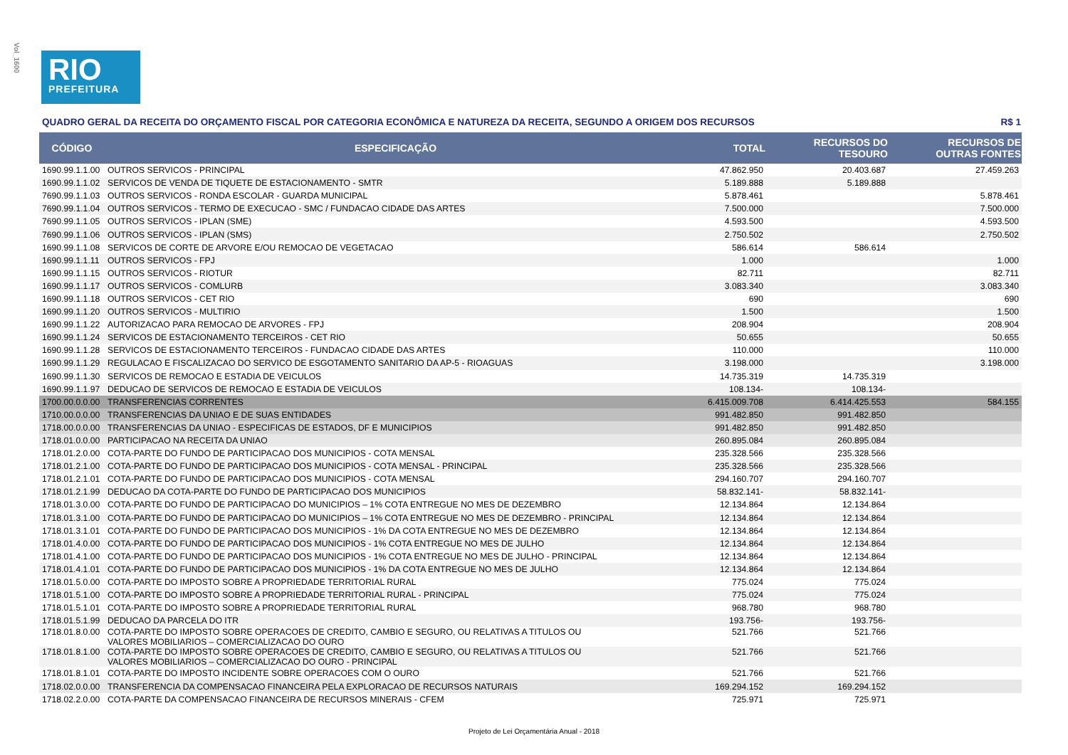Vol_1600
RIO
PREFEITURA
QUADRO GERAL DA RECEITA DO ORÇAMENTO FISCAL POR CATEGORIA ECONÔMICA E NATUREZA DA RECEITA, SEGUNDO A ORIGEM DOS RECURSOS R$ 1
| CÓDIGO | ESPECIFICAÇÃO | TOTAL | RECURSOS DO TESOURO | RECURSOS DE OUTRAS FONTES |
| --- | --- | --- | --- | --- |
| 1690.99.1.1.00 | OUTROS SERVICOS - PRINCIPAL | 47.862.950 | 20.403.687 | 27.459.263 |
| 1690.99.1.1.02 | SERVICOS DE VENDA DE TIQUETE DE ESTACIONAMENTO - SMTR | 5.189.888 | 5.189.888 | |
| 7690.99.1.1.03 | OUTROS SERVICOS - RONDA ESCOLAR - GUARDA MUNICIPAL | 5.878.461 | | 5.878.461 |
| 7690.99.1.1.04 | OUTROS SERVICOS - TERMO DE EXECUCAO - SMC / FUNDACAO CIDADE DAS ARTES | 7.500.000 | | 7.500.000 |
| 7690.99.1.1.05 | OUTROS SERVICOS - IPLAN (SME) | 4.593.500 | | 4.593.500 |
| 7690.99.1.1.06 | OUTROS SERVICOS - IPLAN (SMS) | 2.750.502 | | 2.750.502 |
| 1690.99.1.1.08 | SERVICOS DE CORTE DE ARVORE E/OU REMOCAO DE VEGETACAO | 586.614 | 586.614 | |
| 1690.99.1.1.11 | OUTROS SERVICOS - FPJ | 1.000 | | 1.000 |
| 1690.99.1.1.15 | OUTROS SERVICOS - RIOTUR | 82.711 | | 82.711 |
| 1690.99.1.1.17 | OUTROS SERVICOS - COMLURB | 3.083.340 | | 3.083.340 |
| 1690.99.1.1.18 | OUTROS SERVICOS - CET RIO | 690 | | 690 |
| 1690.99.1.1.20 | OUTROS SERVICOS - MULTIRIO | 1.500 | | 1.500 |
| 1690.99.1.1.22 | AUTORIZACAO PARA REMOCAO DE ARVORES - FPJ | 208.904 | | 208.904 |
| 1690.99.1.1.24 | SERVICOS DE ESTACIONAMENTO TERCEIROS - CET RIO | 50.655 | | 50.655 |
| 1690.99.1.1.28 | SERVICOS DE ESTACIONAMENTO TERCEIROS - FUNDACAO CIDADE DAS ARTES | 110.000 | | 110.000 |
| 1690.99.1.1.29 | REGULACAO E FISCALIZACAO DO SERVICO DE ESGOTAMENTO SANITARIO DA AP-5 - RIOAGUAS | 3.198.000 | | 3.198.000 |
| 1690.99.1.1.30 | SERVICOS DE REMOCAO E ESTADIA DE VEICULOS | 14.735.319 | 14.735.319 | |
| 1690.99.1.1.97 | DEDUCAO DE SERVICOS DE REMOCAO E ESTADIA DE VEICULOS | 108.134- | 108.134- | |
| 1700.00.0.0.00 | TRANSFERENCIAS CORRENTES | 6.415.009.708 | 6.414.425.553 | 584.155 |
| 1710.00.0.0.00 | TRANSFERENCIAS DA UNIAO E DE SUAS ENTIDADES | 991.482.850 | 991.482.850 | |
| 1718.00.0.0.00 | TRANSFERENCIAS DA UNIAO - ESPECIFICAS DE ESTADOS, DF E MUNICIPIOS | 991.482.850 | 991.482.850 | |
| 1718.01.0.0.00 | PARTICIPACAO NA RECEITA DA UNIAO | 260.895.084 | 260.895.084 | |
| 1718.01.2.0.00 | COTA-PARTE DO FUNDO DE PARTICIPACAO DOS MUNICIPIOS - COTA MENSAL | 235.328.566 | 235.328.566 | |
| 1718.01.2.1.00 | COTA-PARTE DO FUNDO DE PARTICIPACAO DOS MUNICIPIOS - COTA MENSAL - PRINCIPAL | 235.328.566 | 235.328.566 | |
| 1718.01.2.1.01 | COTA-PARTE DO FUNDO DE PARTICIPACAO DOS MUNICIPIOS - COTA MENSAL | 294.160.707 | 294.160.707 | |
| 1718.01.2.1.99 | DEDUCAO DA COTA-PARTE DO FUNDO DE PARTICIPACAO DOS MUNICIPIOS | 58.832.141- | 58.832.141- | |
| 1718.01.3.0.00 | COTA-PARTE DO FUNDO DE PARTICIPACAO DO MUNICIPIOS – 1% COTA ENTREGUE NO MES DE DEZEMBRO | 12.134.864 | 12.134.864 | |
| 1718.01.3.1.00 | COTA-PARTE DO FUNDO DE PARTICIPACAO DO MUNICIPIOS – 1% COTA ENTREGUE NO MES DE DEZEMBRO - PRINCIPAL | 12.134.864 | 12.134.864 | |
| 1718.01.3.1.01 | COTA-PARTE DO FUNDO DE PARTICIPACAO DOS MUNICIPIOS - 1% DA COTA ENTREGUE NO MES DE DEZEMBRO | 12.134.864 | 12.134.864 | |
| 1718.01.4.0.00 | COTA-PARTE DO FUNDO DE PARTICIPACAO DOS MUNICIPIOS - 1% COTA ENTREGUE NO MES DE JULHO | 12.134.864 | 12.134.864 | |
| 1718.01.4.1.00 | COTA-PARTE DO FUNDO DE PARTICIPACAO DOS MUNICIPIOS - 1% COTA ENTREGUE NO MES DE JULHO - PRINCIPAL | 12.134.864 | 12.134.864 | |
| 1718.01.4.1.01 | COTA-PARTE DO FUNDO DE PARTICIPACAO DOS MUNICIPIOS - 1% DA COTA ENTREGUE NO MES DE JULHO | 12.134.864 | 12.134.864 | |
| 1718.01.5.0.00 | COTA-PARTE DO IMPOSTO SOBRE A PROPRIEDADE TERRITORIAL RURAL | 775.024 | 775.024 | |
| 1718.01.5.1.00 | COTA-PARTE DO IMPOSTO SOBRE A PROPRIEDADE TERRITORIAL RURAL - PRINCIPAL | 775.024 | 775.024 | |
| 1718.01.5.1.01 | COTA-PARTE DO IMPOSTO SOBRE A PROPRIEDADE TERRITORIAL RURAL | 968.780 | 968.780 | |
| 1718.01.5.1.99 | DEDUCAO DA PARCELA DO ITR | 193.756- | 193.756- | |
| 1718.01.8.0.00 | COTA-PARTE DO IMPOSTO SOBRE OPERACOES DE CREDITO, CAMBIO E SEGURO, OU RELATIVAS A TITULOS OU VALORES MOBILIARIOS – COMERCIALIZACAO DO OURO | 521.766 | 521.766 | |
| 1718.01.8.1.00 | COTA-PARTE DO IMPOSTO SOBRE OPERACOES DE CREDITO, CAMBIO E SEGURO, OU RELATIVAS A TITULOS OU VALORES MOBILIARIOS – COMERCIALIZACAO DO OURO - PRINCIPAL | 521.766 | 521.766 | |
| 1718.01.8.1.01 | COTA-PARTE DO IMPOSTO INCIDENTE SOBRE OPERACOES COM O OURO | 521.766 | 521.766 | |
| 1718.02.0.0.00 | TRANSFERENCIA DA COMPENSACAO FINANCEIRA PELA EXPLORACAO DE RECURSOS NATURAIS | 169.294.152 | 169.294.152 | |
| 1718.02.2.0.00 | COTA-PARTE DA COMPENSACAO FINANCEIRA DE RECURSOS MINERAIS - CFEM | 725.971 | 725.971 | |
Projeto de Lei Orçamentária Anual - 2018